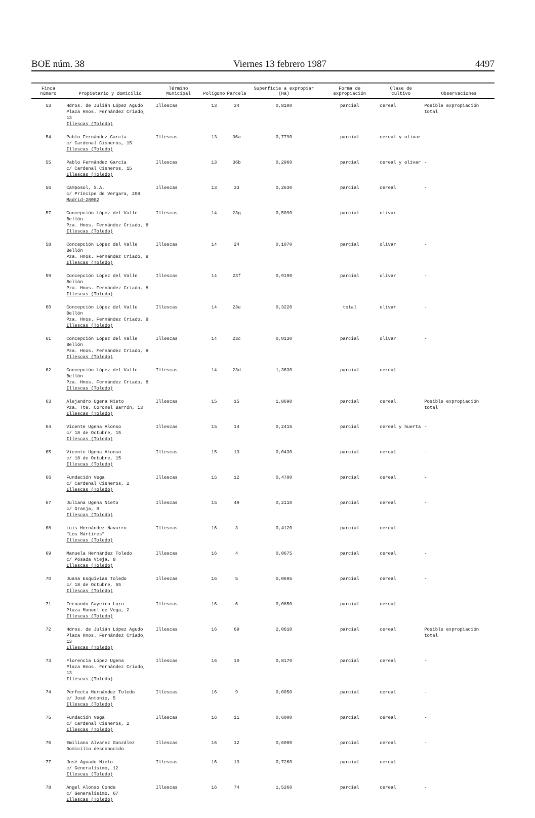BOE núm. 38 Viernes 13 febrero 1987 4497
| Finca número | Propietario y domicilio | Término Municipal | Polígono | Parcela | Superficie a expropiar (Ha) | Forma de expropiación | Clase de cultivo | Observaciones |
| --- | --- | --- | --- | --- | --- | --- | --- | --- |
| 53 | Hdros. de Julián López Agudo Plaza Hnos. Fernández Criado, 13 Illescas (Toledo) | Illescas | 13 | 34 | 0,8100 | parcial | cereal | Posible expropiación total |
| 54 | Pablo Fernández García c/ Cardenal Cisneros, 15 Illescas (Toledo) | Illescas | 13 | 36a | 0,7790 | parcial | cereal y olivar | - |
| 55 | Pablo Fernández García c/ Cardenal Cisneros, 15 Illescas (Toledo) | Illescas | 13 | 36b | 0,2960 | parcial | cereal y olivar | - |
| 56 | Camposol, S.A. c/ Príncipe de Vergara, 208 Madrid-28002 | Illescas | 13 | 33 | 0,2630 | parcial | cereal | - |
| 57 | Concepción López del Valle Bellón Pza. Hnos. Fernández Criado, 8 Illescas (Toledo) | Illescas | 14 | 23g | 0,5090 | parcial | olivar | - |
| 58 | Concepción López del Valle Bellón Pza. Hnos. Fernández Criado, 8 Illescas (Toledo) | Illescas | 14 | 24 | 0,1070 | parcial | olivar | - |
| 59 | Concepción López del Valle Bellón Pza. Hnos. Fernández Criado, 8 Illescas (Toledo) | Illescas | 14 | 23f | 0,9190 | parcial | olivar | - |
| 60 | Concepción López del Valle Bellón Pza. Hnos. Fernández Criado, 8 Illescas (Toledo) | Illescas | 14 | 23e | 0,3220 | total | olivar | - |
| 61 | Concepción López del Valle Bellón Pza. Hnos. Fernández Criado, 8 Illescas (Toledo) | Illescas | 14 | 23c | 0,0130 | parcial | olivar | - |
| 62 | Concepción López del Valle Bellón Pza. Hnos. Fernández Criado, 8 Illescas (Toledo) | Illescas | 14 | 23d | 1,3630 | parcial | cereal | - |
| 63 | Alejandro Ugena Nieto Pza. Tte. Coronel Barrón, 13 Illescas (Toledo) | Illescas | 15 | 15 | 1,8690 | parcial | cereal | Posible expropiación total |
| 64 | Vicente Ugena Alonso c/ 18 de Octubre, 15 Illescas (Toledo) | Illescas | 15 | 14 | 0,2415 | parcial | cereal y huerta | - |
| 65 | Vicente Ugena Alonso c/ 18 de Octubre, 15 Illescas (Toledo) | Illescas | 15 | 13 | 0,0430 | parcial | cereal | - |
| 66 | Fundación Vega c/ Cardenal Cisneros, 2 Illescas (Toledo) | Illescas | 15 | 12 | 0,4700 | parcial | cereal | - |
| 67 | Juliana Ugena Nieto c/ Granja, 9 Illescas (Toledo) | Illescas | 15 | 49 | 0,2110 | parcial | cereal | - |
| 68 | Luis Hernández Navarro "Los Mártires" Illescas (Toledo) | Illescas | 16 | 3 | 0,4120 | parcial | cereal | - |
| 69 | Manuela Hernández Toledo c/ Posada Vieja, 8 Illescas (Toledo) | Illescas | 16 | 4 | 0,0675 | parcial | cereal | - |
| 70 | Juana Esquivias Toledo c/ 18 de Octubre, 55 Illescas (Toledo) | Illescas | 16 | 5 | 0,0695 | parcial | cereal | - |
| 71 | Fernando Cayeiro Loro Plaza Manuel de Vega, 2 Illescas (Toledo) | Illescas | 16 | 6 | 0,0850 | parcial | cereal | - |
| 72 | Hdros. de Julián López Agudo Plaza Hnos. Fernández Criado, 13 Illescas (Toledo) | Illescas | 16 | 69 | 2,0610 | parcial | cereal | Posible expropiación total |
| 73 | Florencia López Ugena Plaza Hnos. Fernández Criado, 13 Illescas (Toledo) | Illescas | 16 | 10 | 0,8170 | parcial | cereal | - |
| 74 | Perfecta Hernández Toledo c/ José Antonio, 5 Illescas (Toledo) | Illescas | 16 | 9 | 0,0050 | parcial | cereal | - |
| 75 | Fundación Vega c/ Cardenal Cisneros, 2 Illescas (Toledo) | Illescas | 16 | 11 | 0,6000 | parcial | cereal | - |
| 76 | Emiliano Alvarez González Domicilio desconocido | Illescas | 16 | 12 | 0,6000 | parcial | cereal | - |
| 77 | José Aguado Nieto c/ Generalísimo, 12 Illescas (Toledo) | Illescas | 16 | 13 | 0,7260 | parcial | cereal | - |
| 78 | Angel Alonso Conde c/ Generalísimo, 67 Illescas (Toledo) | Illescas | 16 | 74 | 1,5360 | parcial | cereal | - |